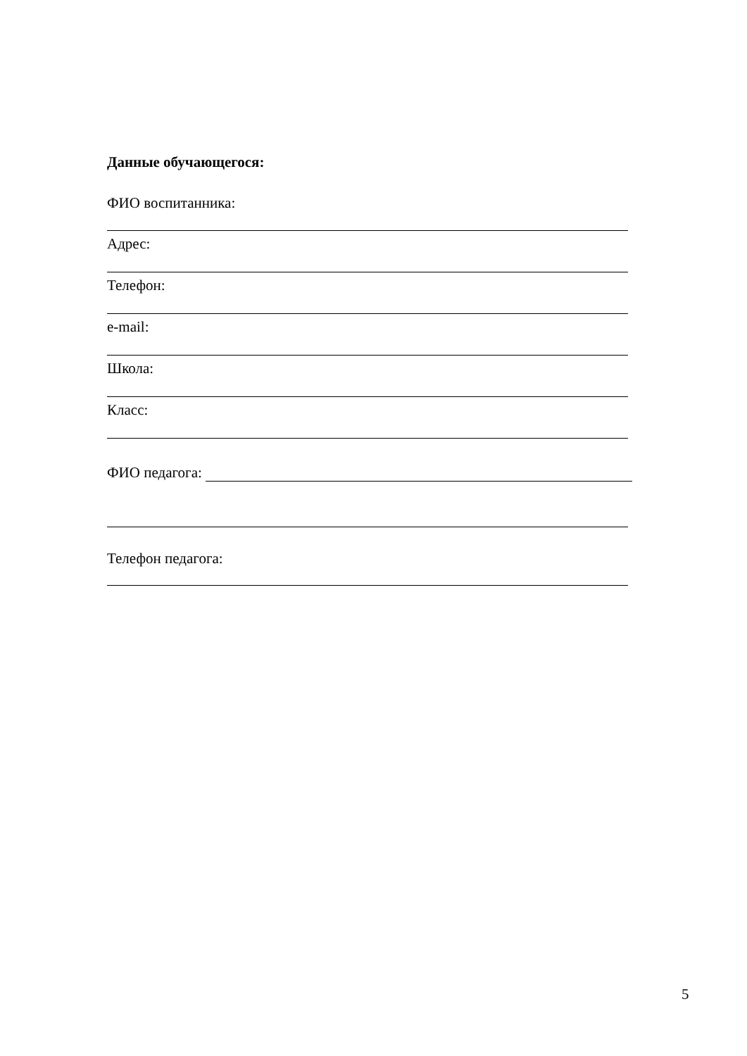Данные обучающегося:
ФИО воспитанника:
Адрес:
Телефон:
e-mail:
Школа:
Класс:
ФИО педагога:
Телефон педагога:
5